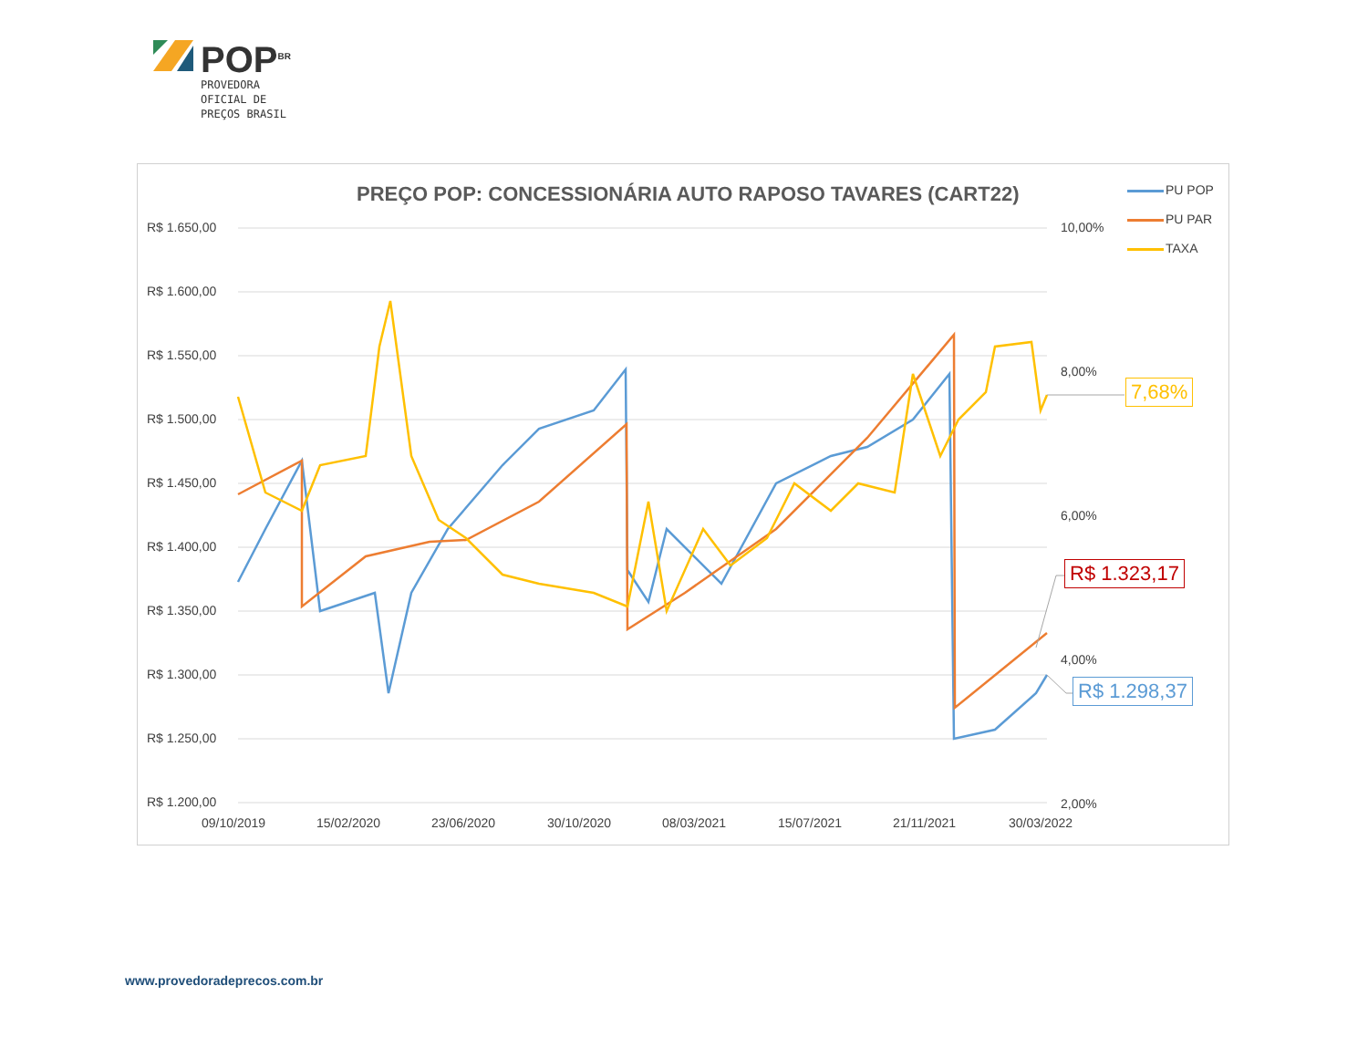POP<sup>BR</sup>
PROVEDORA
OFICIAL DE
PREÇOS BRASIL
PREÇO POP: CONCESSIONÁRIA AUTO RAPOSO TAVARES (CART22)
PU POP
PU PAR
TAXA
R$ 1.650,00
R$ 1.600,00
R$ 1.550,00
R$ 1.500,00
R$ 1.450,00
R$ 1.400,00
R$ 1.350,00
R$ 1.300,00
R$ 1.250,00
R$ 1.200,00
10,00%
8,00%
6,00%
4,00%
2,00%
09/10/2019 15/02/2020 23/06/2020 30/10/2020 08/03/2021 15/07/2021 21/11/2021 30/03/2022
7,68%
R$ 1.323,17
R$ 1.298,37
www.provedoradeprecos.com.br